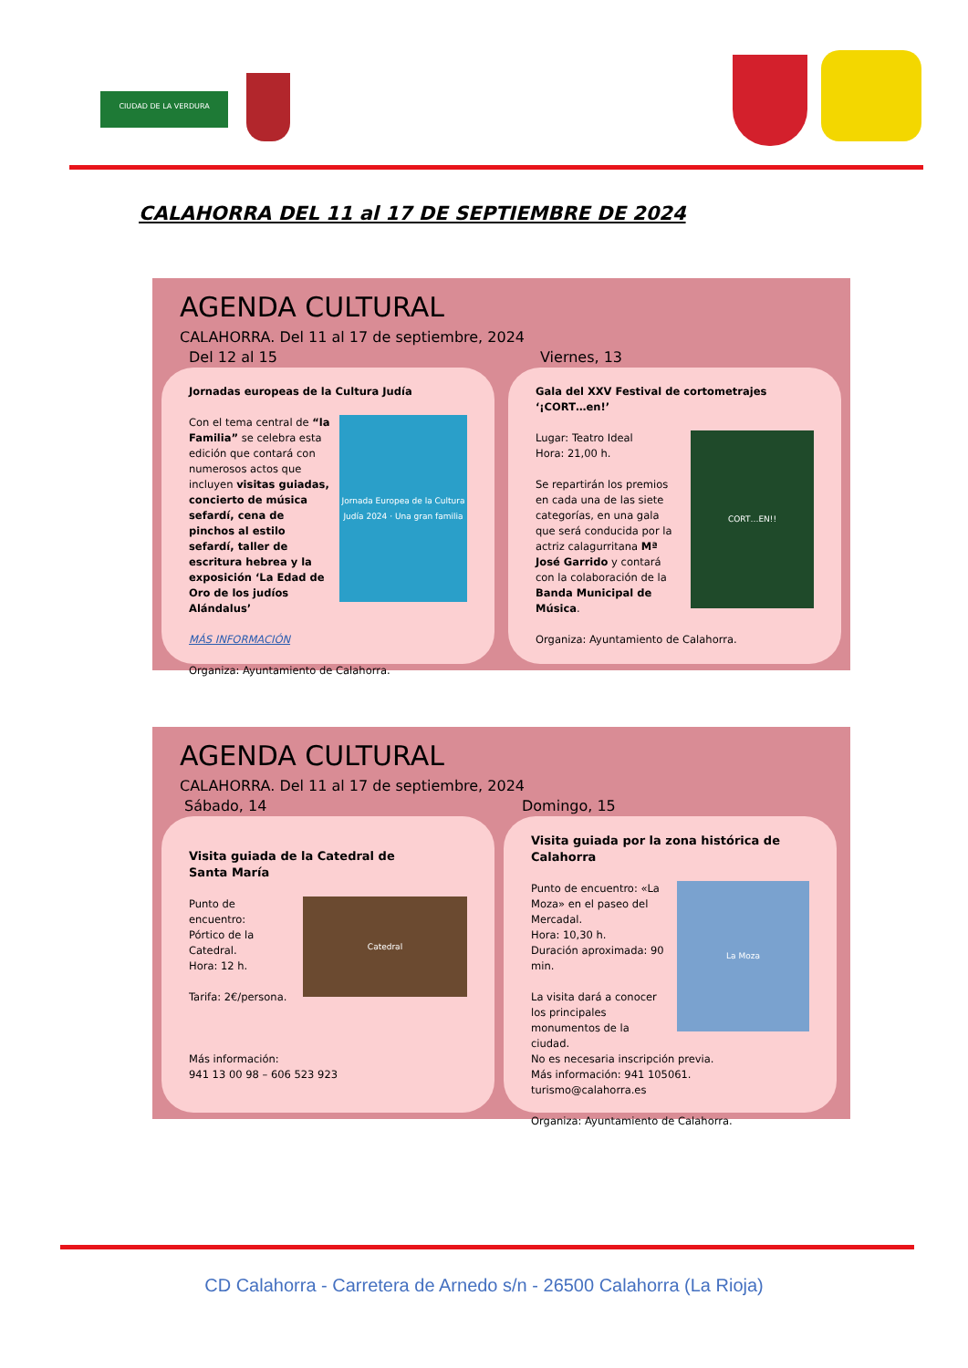CIUDAD DE LA VERDURA
CALAHORRA DEL 11 al 17 DE SEPTIEMBRE DE 2024
AGENDA CULTURAL
CALAHORRA. Del 11 al 17 de septiembre, 2024
Del 12 al 15 Viernes, 13
Jornadas europeas de la Cultura Judía
Jornada Europea de la Cultura Judía 2024 · Una gran familia
Con el tema central de “la Familia” se celebra esta edición que contará con numerosos actos que incluyen visitas guiadas, concierto de música sefardí, cena de pinchos al estilo sefardí, taller de escritura hebrea y la exposición ‘La Edad de Oro de los judíos Alándalus’
MÁS INFORMACIÓN
Organiza: Ayuntamiento de Calahorra.
Gala del XXV Festival de cortometrajes ‘¡CORT…en!’
CORT…EN!!
Lugar: Teatro Ideal
Hora: 21,00 h.
Se repartirán los premios en cada una de las siete categorías, en una gala que será conducida por la actriz calagurritana Mª José Garrido y contará con la colaboración de la Banda Municipal de Música.
Organiza: Ayuntamiento de Calahorra.
AGENDA CULTURAL
CALAHORRA. Del 11 al 17 de septiembre, 2024
Sábado, 14 Domingo, 15
Visita guiada de la Catedral de
Santa María
Catedral
Punto de encuentro:
Pórtico de la Catedral.
Hora: 12 h.
Tarifa: 2€/persona.
Más información:
941 13 00 98 – 606 523 923
Visita guiada por la zona histórica de Calahorra
La Moza
Punto de encuentro: «La Moza» en el paseo del Mercadal.
Hora: 10,30 h.
Duración aproximada: 90 min.
La visita dará a conocer los principales monumentos de la ciudad.
No es necesaria inscripción previa.
Más información: 941 105061.
turismo@calahorra.es
Organiza: Ayuntamiento de Calahorra.
CD Calahorra - Carretera de Arnedo s/n - 26500 Calahorra (La Rioja)